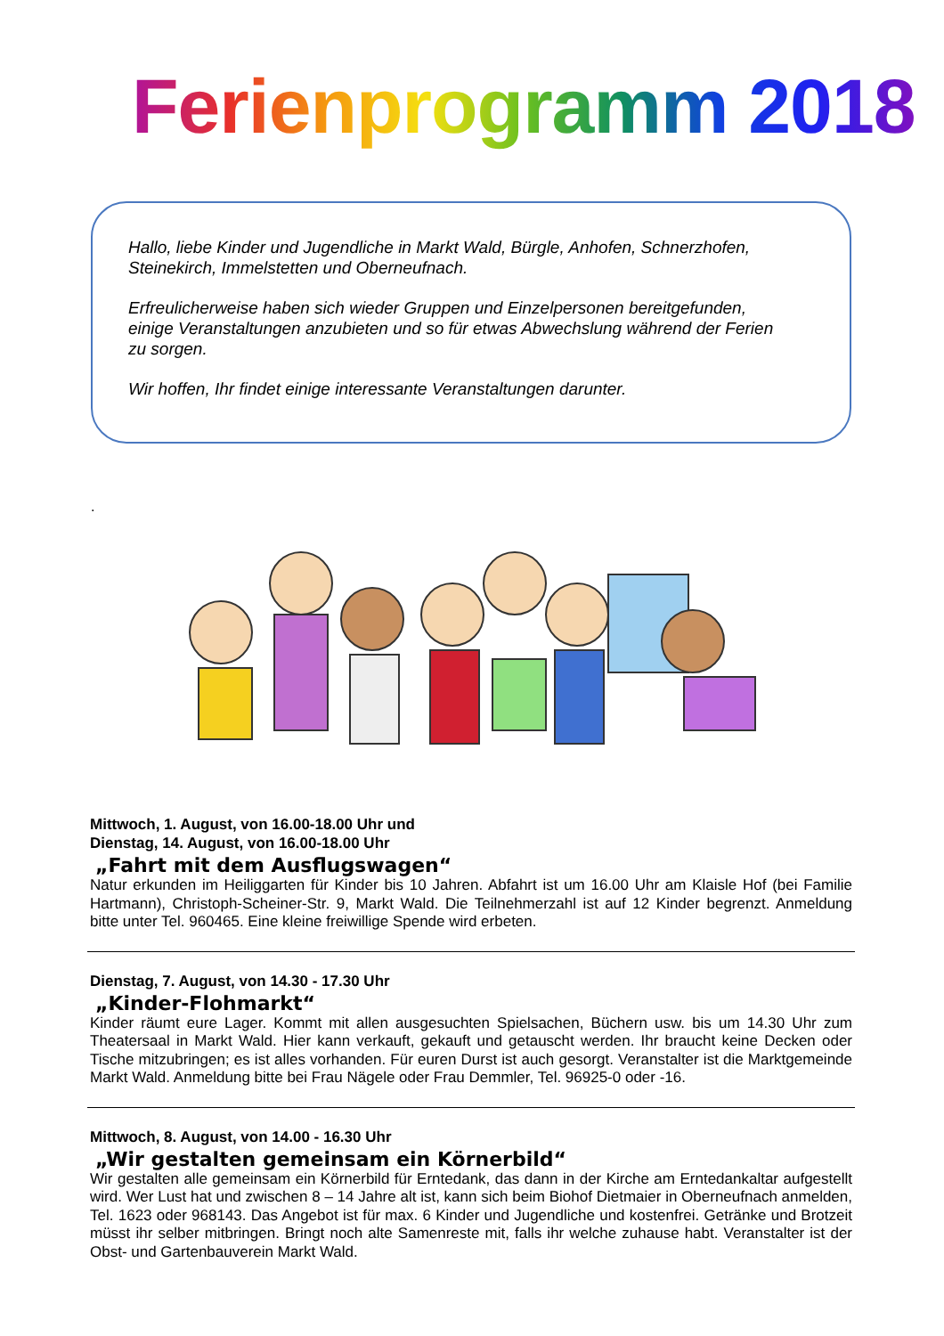Ferienprogramm 2018
Hallo, liebe Kinder und Jugendliche in Markt Wald, Bürgle, Anhofen, Schnerzhofen, Steinekirch, Immelstetten und Oberneufnach.
Erfreulicherweise haben sich wieder Gruppen und Einzelpersonen bereitgefunden, einige Veranstaltungen anzubieten und so für etwas Abwechslung während der Ferien zu sorgen.
Wir hoffen, Ihr findet einige interessante Veranstaltungen darunter.
.
Mittwoch, 1. August, von 16.00-18.00 Uhr und
Dienstag, 14. August, von 16.00-18.00 Uhr
„Fahrt mit dem Ausflugswagen“
Natur erkunden im Heiliggarten für Kinder bis 10 Jahren. Abfahrt ist um 16.00 Uhr am Klaisle Hof (bei Familie Hartmann), Christoph-Scheiner-Str. 9, Markt Wald. Die Teilnehmerzahl ist auf 12 Kinder begrenzt. Anmeldung bitte unter Tel. 960465. Eine kleine freiwillige Spende wird erbeten.
Dienstag, 7. August, von 14.30 - 17.30 Uhr
„Kinder-Flohmarkt“
Kinder räumt eure Lager. Kommt mit allen ausgesuchten Spielsachen, Büchern usw. bis um 14.30 Uhr zum Theatersaal in Markt Wald. Hier kann verkauft, gekauft und getauscht werden. Ihr braucht keine Decken oder Tische mitzubringen; es ist alles vorhanden. Für euren Durst ist auch gesorgt. Veranstalter ist die Marktgemeinde Markt Wald. Anmeldung bitte bei Frau Nägele oder Frau Demmler, Tel. 96925-0 oder -16.
Mittwoch, 8. August, von 14.00 - 16.30 Uhr
„Wir gestalten gemeinsam ein Körnerbild“
Wir gestalten alle gemeinsam ein Körnerbild für Erntedank, das dann in der Kirche am Erntedankaltar aufgestellt wird. Wer Lust hat und zwischen 8 – 14 Jahre alt ist, kann sich beim Biohof Dietmaier in Oberneufnach anmelden, Tel. 1623 oder 968143. Das Angebot ist für max. 6 Kinder und Jugendliche und kostenfrei. Getränke und Brotzeit müsst ihr selber mitbringen. Bringt noch alte Samenreste mit, falls ihr welche zuhause habt. Veranstalter ist der Obst- und Gartenbauverein Markt Wald.